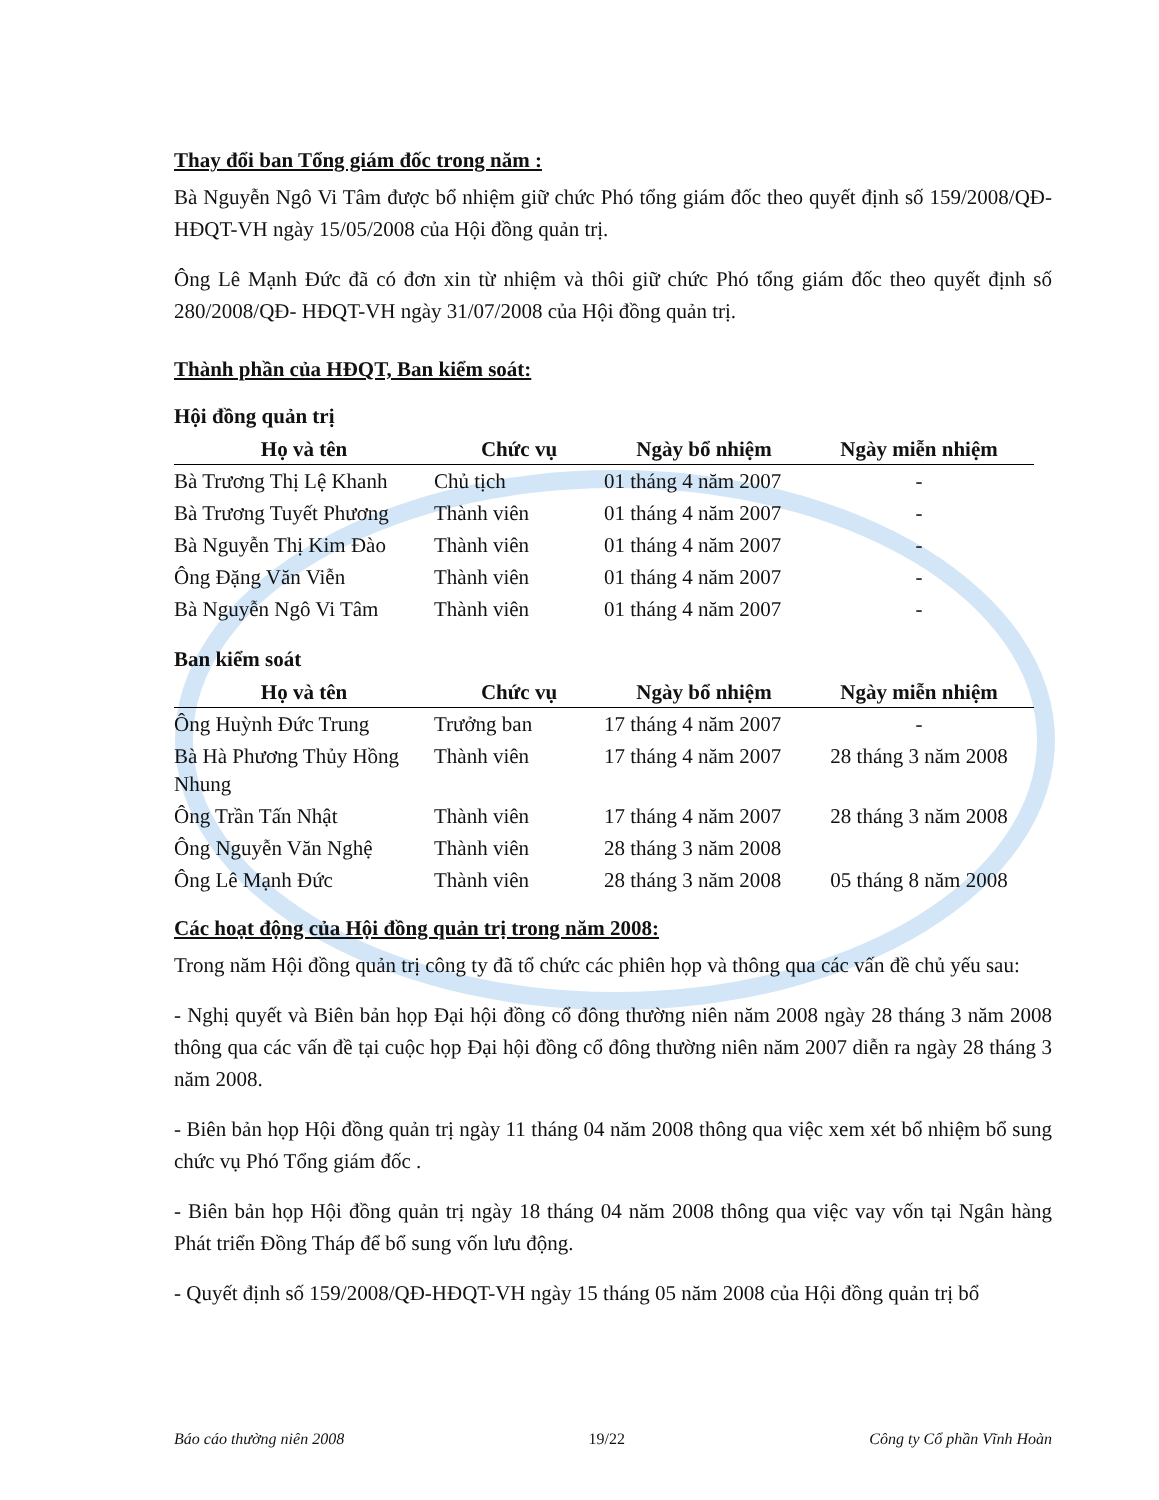Thay đổi ban Tổng giám đốc trong năm :
Bà Nguyễn Ngô Vi Tâm được bổ nhiệm giữ chức Phó tổng giám đốc theo quyết định số 159/2008/QĐ- HĐQT-VH ngày 15/05/2008 của Hội đồng quản trị.
Ông Lê Mạnh Đức đã có đơn xin từ nhiệm và thôi giữ chức Phó tổng giám đốc theo quyết định số 280/2008/QĐ- HĐQT-VH ngày 31/07/2008 của Hội đồng quản trị.
Thành phần của HĐQT, Ban kiểm soát:
Hội đồng quản trị
| Họ và tên | Chức vụ | Ngày bổ nhiệm | Ngày miễn nhiệm |
| --- | --- | --- | --- |
| Bà Trương Thị Lệ Khanh | Chủ tịch | 01 tháng 4 năm 2007 | - |
| Bà Trương Tuyết Phương | Thành viên | 01 tháng 4 năm 2007 | - |
| Bà Nguyễn Thị Kim Đào | Thành viên | 01 tháng 4 năm 2007 | - |
| Ông Đặng Văn Viễn | Thành viên | 01 tháng 4 năm 2007 | - |
| Bà Nguyễn Ngô Vi Tâm | Thành viên | 01 tháng 4 năm 2007 | - |
Ban kiểm soát
| Họ và tên | Chức vụ | Ngày bổ nhiệm | Ngày miễn nhiệm |
| --- | --- | --- | --- |
| Ông Huỳnh Đức Trung | Trưởng ban | 17 tháng 4 năm 2007 | - |
| Bà Hà Phương Thủy Hồng Nhung | Thành viên | 17 tháng 4 năm 2007 | 28 tháng 3 năm 2008 |
| Ông Trần Tấn Nhật | Thành viên | 17 tháng 4 năm 2007 | 28 tháng 3 năm 2008 |
| Ông Nguyễn Văn Nghệ | Thành viên | 28 tháng 3 năm 2008 | |
| Ông Lê Mạnh Đức | Thành viên | 28 tháng 3 năm 2008 | 05 tháng 8 năm 2008 |
Các hoạt động của Hội đồng quản trị trong năm 2008:
Trong năm Hội đồng quản trị công ty đã tổ chức các phiên họp và thông qua các vấn đề chủ yếu sau:
- Nghị quyết và Biên bản họp Đại hội đồng cổ đông thường niên năm 2008 ngày 28 tháng 3 năm 2008 thông qua các vấn đề tại cuộc họp Đại hội đồng cổ đông thường niên năm 2007 diễn ra ngày 28 tháng 3 năm 2008.
- Biên bản họp Hội đồng quản trị ngày 11 tháng 04 năm 2008 thông qua việc xem xét bổ nhiệm bổ sung chức vụ Phó Tổng giám đốc .
- Biên bản họp Hội đồng quản trị ngày 18 tháng 04 năm 2008 thông qua việc vay vốn tại Ngân hàng Phát triển Đồng Tháp để bổ sung vốn lưu động.
- Quyết định số 159/2008/QĐ-HĐQT-VH ngày 15 tháng 05 năm 2008 của Hội đồng quản trị bổ
Báo cáo thường niên 2008 19/22 Công ty Cổ phần Vĩnh Hoàn